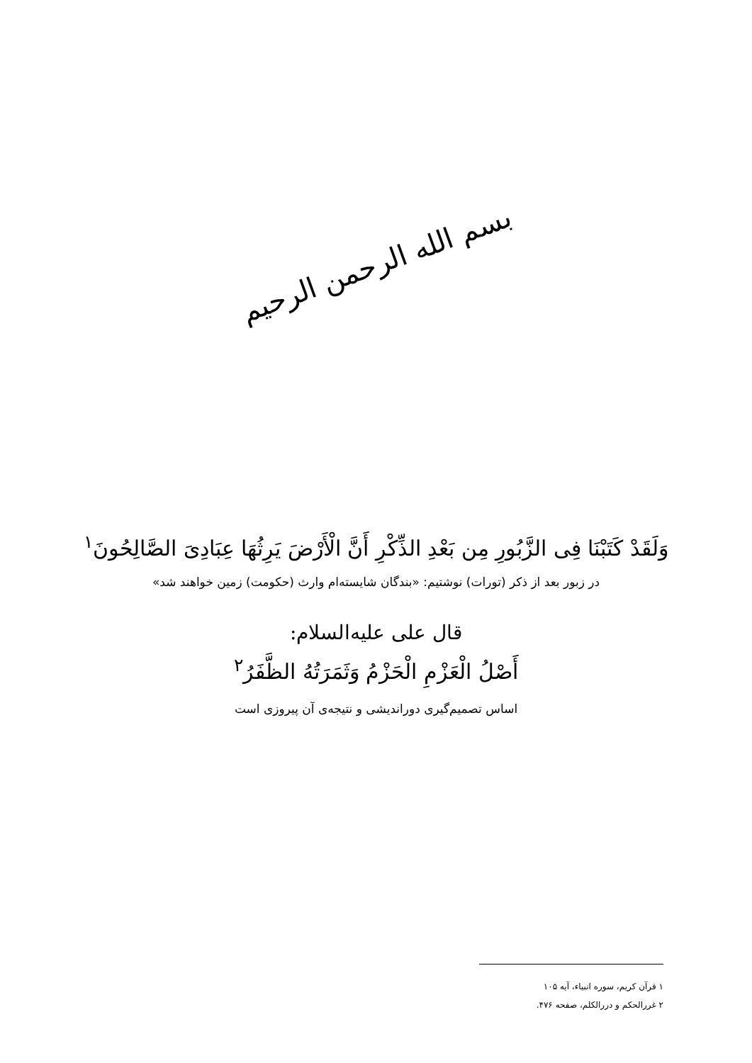بسم الله الرحمن الرحیم
وَلَقَدْ کَتَبْنَا فِی الزَّبُورِ مِن بَعْدِ الذِّکْرِ أَنَّ الْأَرْضَ یَرِثُهَا عِبَادِیَ الصَّالِحُونَ<sup>۱</sup>
در زبور بعد از ذکر (تورات) نوشتیم: «بندگان شایسته‌ام وارث (حکومت) زمین خواهند شد»
قال علی علیه‌السلام:
أَصْلُ الْعَزْمِ الْحَزْمُ وَثَمَرَتُهُ الظَّفَرُ<sup>۲</sup>
اساس تصمیم‌گیری دوراندیشی و نتیجه‌ی آن پیروزی است
۱ قرآن کریم، سوره انبیاء، آیه ۱۰۵
۲ غررالحکم و دررالکلم، صفحه ۴۷۶.